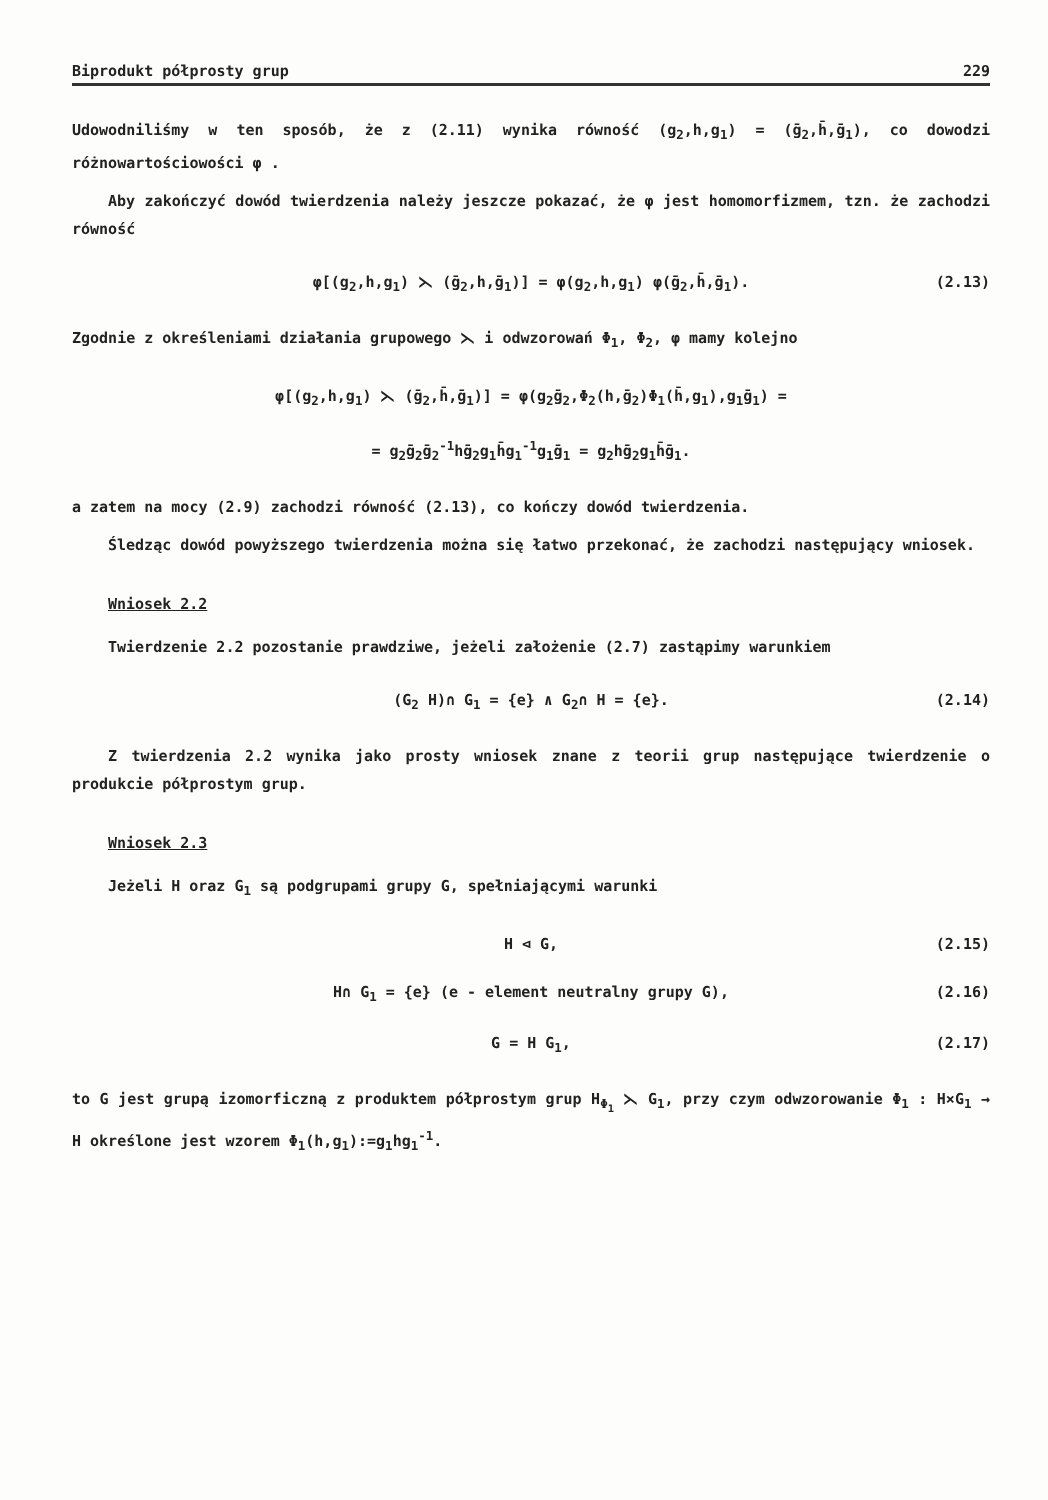Biprodukt półprosty grup 229
Udowodniliśmy w ten sposób, że z (2.11) wynika równość (g<sub>2</sub>,h,g<sub>1</sub>) = (ḡ<sub>2</sub>,h̄,ḡ<sub>1</sub>), co dowodzi różnowartościowości φ .
Aby zakończyć dowód twierdzenia należy jeszcze pokazać, że φ jest homomorfizmem, tzn. że zachodzi równość
φ[(g<sub>2</sub>,h,g<sub>1</sub>) ⋋ (ḡ<sub>2</sub>,h,ḡ<sub>1</sub>)] = φ(g<sub>2</sub>,h,g<sub>1</sub>) φ(ḡ<sub>2</sub>,h̄,ḡ<sub>1</sub>). (2.13)
Zgodnie z określeniami działania grupowego ⋋ i odwzorowań Φ<sub>1</sub>, Φ<sub>2</sub>, φ mamy kolejno
φ[(g<sub>2</sub>,h,g<sub>1</sub>) ⋋ (ḡ<sub>2</sub>,h̄,ḡ<sub>1</sub>)] = φ(g<sub>2</sub>ḡ<sub>2</sub>,Φ<sub>2</sub>(h,ḡ<sub>2</sub>)Φ<sub>1</sub>(h̄,g<sub>1</sub>),g<sub>1</sub>ḡ<sub>1</sub>) =
= g<sub>2</sub>ḡ<sub>2</sub>ḡ<sub>2</sub><sup>-1</sup>hḡ<sub>2</sub>g<sub>1</sub>h̄g<sub>1</sub><sup>-1</sup>g<sub>1</sub>ḡ<sub>1</sub> = g<sub>2</sub>hḡ<sub>2</sub>g<sub>1</sub>h̄ḡ<sub>1</sub>.
a zatem na mocy (2.9) zachodzi równość (2.13), co kończy dowód twierdzenia.
Śledząc dowód powyższego twierdzenia można się łatwo przekonać, że zachodzi następujący wniosek.
Wniosek 2.2
Twierdzenie 2.2 pozostanie prawdziwe, jeżeli założenie (2.7) zastąpimy warunkiem
(G<sub>2</sub> H)∩ G<sub>1</sub> = {e} ∧ G<sub>2</sub>∩ H = {e}. (2.14)
Z twierdzenia 2.2 wynika jako prosty wniosek znane z teorii grup następujące twierdzenie o produkcie półprostym grup.
Wniosek 2.3
Jeżeli H oraz G<sub>1</sub> są podgrupami grupy G, spełniającymi warunki
H ⊲ G, (2.15)
H∩ G<sub>1</sub> = {e} (e - element neutralny grupy G), (2.16)
G = H G<sub>1</sub>, (2.17)
to G jest grupą izomorficzną z produktem półprostym grup H<sub>Φ<sub>1</sub></sub> ⋋ G<sub>1</sub>, przy czym odwzorowanie Φ<sub>1</sub> : H×G<sub>1</sub> → H określone jest wzorem Φ<sub>1</sub>(h,g<sub>1</sub>):=g<sub>1</sub>hg<sub>1</sub><sup>-1</sup>.